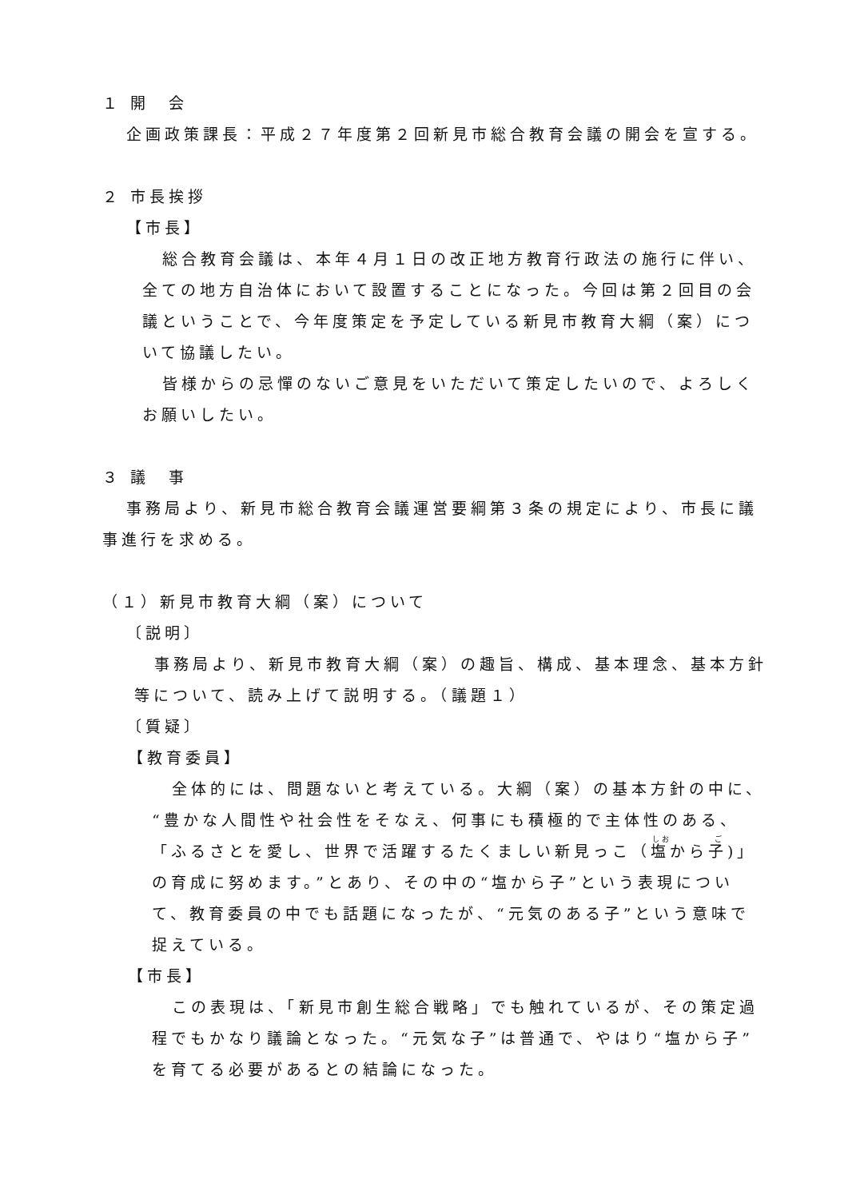１ 開　会
企画政策課長：平成２７年度第２回新見市総合教育会議の開会を宣する。
２ 市長挨拶
【市長】
総合教育会議は、本年４月１日の改正地方教育行政法の施行に伴い、全ての地方自治体において設置することになった。今回は第２回目の会議ということで、今年度策定を予定している新見市教育大綱（案）について協議したい。
皆様からの忌憚のないご意見をいただいて策定したいので、よろしくお願いしたい。
３ 議　事
事務局より、新見市総合教育会議運営要綱第３条の規定により、市長に議事進行を求める。
（１）新見市教育大綱（案）について
〔説明〕
事務局より、新見市教育大綱（案）の趣旨、構成、基本理念、基本方針等について、読み上げて説明する。（議題１）
〔質疑〕
【教育委員】
全体的には、問題ないと考えている。大綱（案）の基本方針の中に、“豊かな人間性や社会性をそなえ、何事にも積極的で主体性のある、「ふるさとを愛し、世界で活躍するたくましい新見っこ（塩から子)」の育成に努めます。”とあり、その中の“塩から子”という表現について、教育委員の中でも話題になったが、“元気のある子”という意味で捉えている。
【市長】
この表現は、「新見市創生総合戦略」でも触れているが、その策定過程でもかなり議論となった。“元気な子”は普通で、やはり“塩から子”を育てる必要があるとの結論になった。